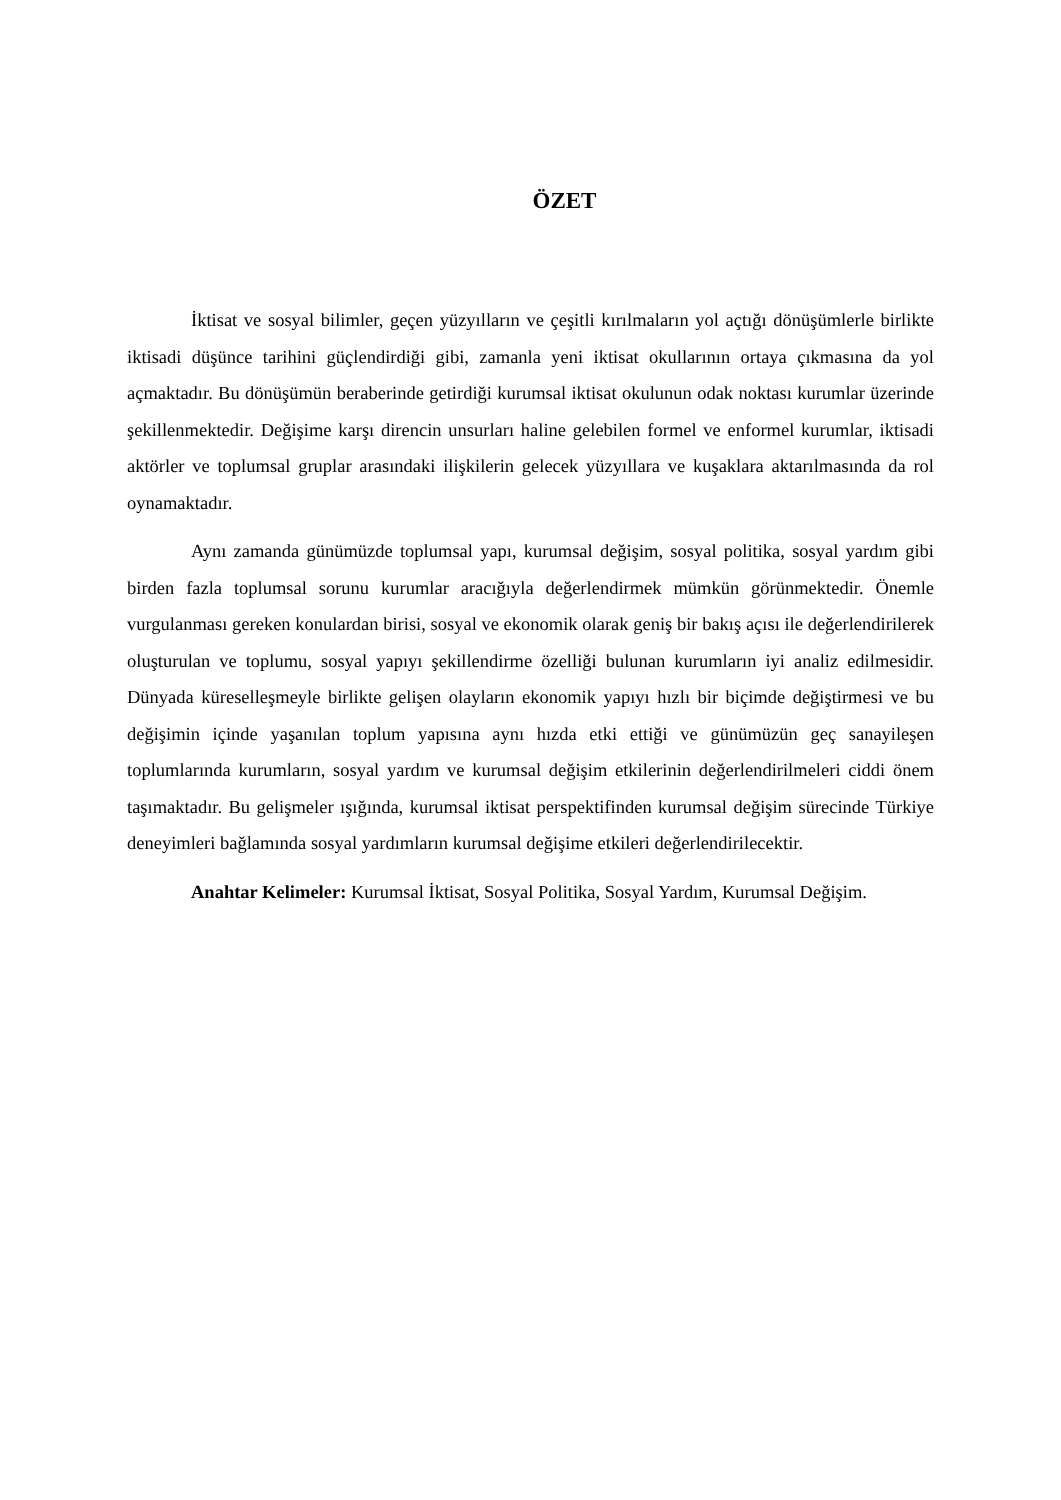ÖZET
İktisat ve sosyal bilimler, geçen yüzyılların ve çeşitli kırılmaların yol açtığı dönüşümlerle birlikte iktisadi düşünce tarihini güçlendirdiği gibi, zamanla yeni iktisat okullarının ortaya çıkmasına da yol açmaktadır. Bu dönüşümün beraberinde getirdiği kurumsal iktisat okulunun odak noktası kurumlar üzerinde şekillenmektedir. Değişime karşı direncin unsurları haline gelebilen formel ve enformel kurumlar, iktisadi aktörler ve toplumsal gruplar arasındaki ilişkilerin gelecek yüzyıllara ve kuşaklara aktarılmasında da rol oynamaktadır.
Aynı zamanda günümüzde toplumsal yapı, kurumsal değişim, sosyal politika, sosyal yardım gibi birden fazla toplumsal sorunu kurumlar aracığıyla değerlendirmek mümkün görünmektedir. Önemle vurgulanması gereken konulardan birisi, sosyal ve ekonomik olarak geniş bir bakış açısı ile değerlendirilerek oluşturulan ve toplumu, sosyal yapıyı şekillendirme özelliği bulunan kurumların iyi analiz edilmesidir. Dünyada küreselleşmeyle birlikte gelişen olayların ekonomik yapıyı hızlı bir biçimde değiştirmesi ve bu değişimin içinde yaşanılan toplum yapısına aynı hızda etki ettiği ve günümüzün geç sanayileşen toplumlarında kurumların, sosyal yardım ve kurumsal değişim etkilerinin değerlendirilmeleri ciddi önem taşımaktadır. Bu gelişmeler ışığında, kurumsal iktisat perspektifinden kurumsal değişim sürecinde Türkiye deneyimleri bağlamında sosyal yardımların kurumsal değişime etkileri değerlendirilecektir.
Anahtar Kelimeler: Kurumsal İktisat, Sosyal Politika, Sosyal Yardım, Kurumsal Değişim.